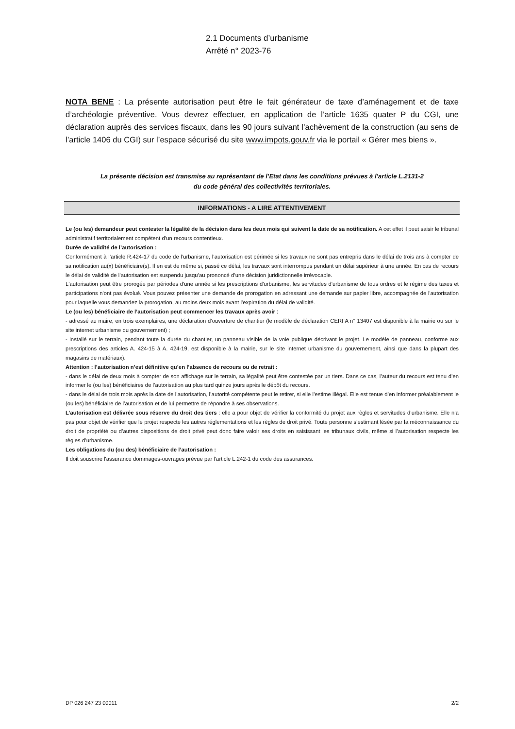2.1 Documents d’urbanisme
Arrêté n° 2023-76
NOTA BENE : La présente autorisation peut être le fait générateur de taxe d’aménagement et de taxe d’archéologie préventive. Vous devrez effectuer, en application de l’article 1635 quater P du CGI, une déclaration auprès des services fiscaux, dans les 90 jours suivant l’achèvement de la construction (au sens de l’article 1406 du CGI) sur l’espace sécurisé du site www.impots.gouv.fr via le portail « Gérer mes biens ».
La présente décision est transmise au représentant de l’Etat dans les conditions prévues à l’article L.2131-2 du code général des collectivités territoriales.
INFORMATIONS - A LIRE ATTENTIVEMENT
Le (ou les) demandeur peut contester la légalité de la décision dans les deux mois qui suivent la date de sa notification. A cet effet il peut saisir le tribunal administratif territorialement compétent d’un recours contentieux.
Durée de validité de l’autorisation :
Conformément à l’article R.424-17 du code de l’urbanisme, l’autorisation est périmée si les travaux ne sont pas entrepris dans le délai de trois ans à compter de sa notification au(x) bénéficiaire(s). Il en est de même si, passé ce délai, les travaux sont interrompus pendant un délai supérieur à une année. En cas de recours le délai de validité de l’autorisation est suspendu jusqu’au prononcé d’une décision juridictionnelle irrévocable.
L'autorisation peut être prorogée par périodes d'une année si les prescriptions d'urbanisme, les servitudes d'urbanisme de tous ordres et le régime des taxes et participations n'ont pas évolué. Vous pouvez présenter une demande de prorogation en adressant une demande sur papier libre, accompagnée de l'autorisation pour laquelle vous demandez la prorogation, au moins deux mois avant l'expiration du délai de validité.
Le (ou les) bénéficiaire de l’autorisation peut commencer les travaux après avoir :
- adressé au maire, en trois exemplaires, une déclaration d’ouverture de chantier (le modèle de déclaration CERFA n° 13407 est disponible à la mairie ou sur le site internet urbanisme du gouvernement) ;
- installé sur le terrain, pendant toute la durée du chantier, un panneau visible de la voie publique décrivant le projet. Le modèle de panneau, conforme aux prescriptions des articles A. 424-15 à A. 424-19, est disponible à la mairie, sur le site internet urbanisme du gouvernement, ainsi que dans la plupart des magasins de matériaux).
Attention : l’autorisation n’est définitive qu’en l’absence de recours ou de retrait :
- dans le délai de deux mois à compter de son affichage sur le terrain, sa légalité peut être contestée par un tiers. Dans ce cas, l’auteur du recours est tenu d’en informer le (ou les) bénéficiaires de l’autorisation au plus tard quinze jours après le dépôt du recours.
- dans le délai de trois mois après la date de l’autorisation, l’autorité compétente peut le retirer, si elle l’estime illégal. Elle est tenue d’en informer préalablement le (ou les) bénéficiaire de l’autorisation et de lui permettre de répondre à ses observations.
L’autorisation est délivrée sous réserve du droit des tiers : elle a pour objet de vérifier la conformité du projet aux règles et servitudes d’urbanisme. Elle n’a pas pour objet de vérifier que le projet respecte les autres réglementations et les règles de droit privé. Toute personne s’estimant lésée par la méconnaissance du droit de propriété ou d’autres dispositions de droit privé peut donc faire valoir ses droits en saisissant les tribunaux civils, même si l’autorisation respecte les règles d’urbanisme.
Les obligations du (ou des) bénéficiaire de l’autorisation :
Il doit souscrire l'assurance dommages-ouvrages prévue par l'article L.242-1 du code des assurances.
DP 026 247 23 00011 2/2